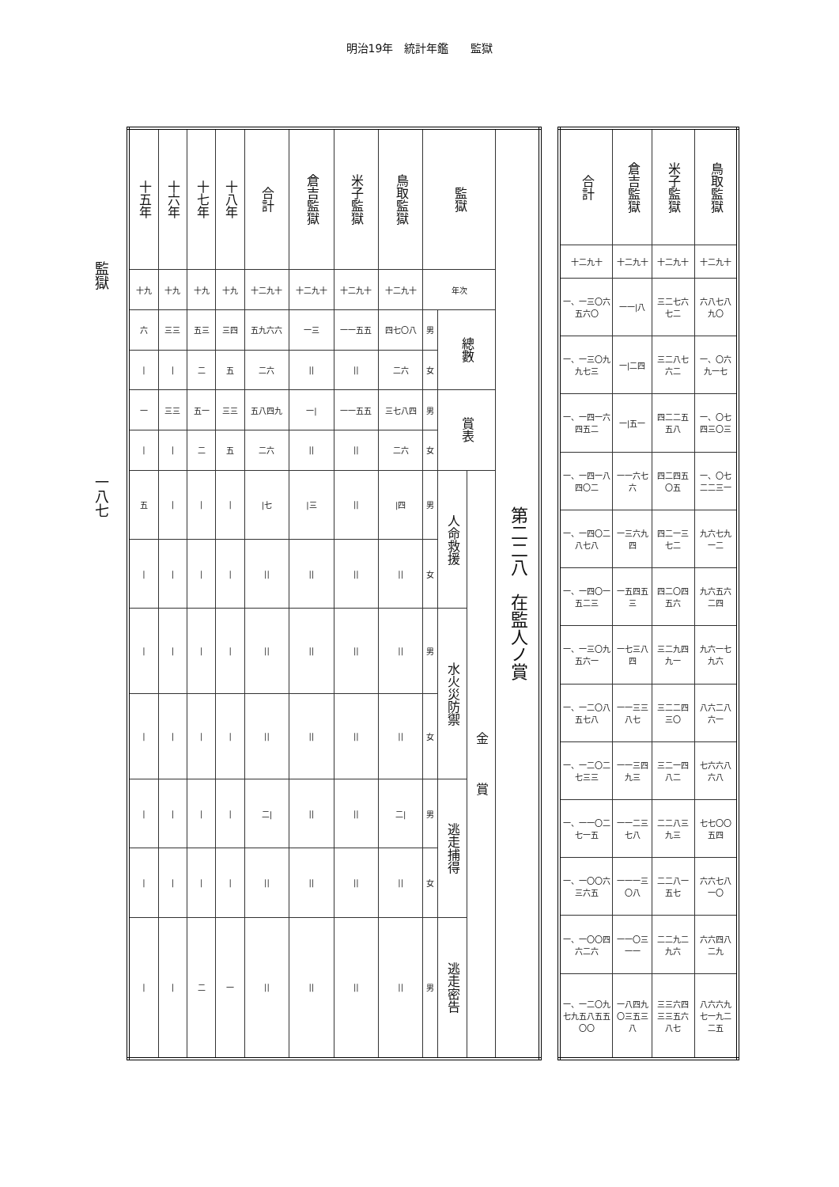明治19年　統計年鑑　　監獄
監獄　　　　　　　　　　　　　一八七
| 十五年 | 十六年 | 十七年 | 十八年 | 合計 | 倉吉監獄 | 米子監獄 | 鳥取監獄 | 監獄 | | | 第二二八 在監人ノ賞 |
| --- | --- | --- | --- | --- | --- | --- | --- | --- | --- | --- | --- |
| 十九 | 十九 | 十九 | 十九 | 十二九十 | 十二九十 | 十二九十 | 十二九十 | 年次 | | | |
| 六 | 三三 | 五三 | 三四 | 五九六六 | 一三 | 一一五五 | 四七〇八 | 男 | 總數 | | |
| / | / | 二 | 五 | 二六 | // | // | 二六 | 女 | | | |
| 一 | 三三 | 五一 | 三三 | 五八四九 | 一/ | 一一五五 | 三七八四 | 男 | 賞表 | | |
| / | / | 二 | 五 | 二六 | // | // | 二六 | 女 | | | |
| 五 | / | / | / | /七 | /三 | // | /四 | 男 | 人命救援 | 金 賞 | |
| / | / | / | / | // | // | // | // | 女 | | | |
| / | / | / | / | // | // | // | // | 男 | 水火災防禦 | | |
| / | / | / | / | // | // | // | // | 女 | | | |
| / | / | / | / | 二/ | // | // | 二/ | 男 | 逃走捕得 | | |
| / | / | / | / | // | // | // | // | 女 | | | |
| / | / | 二 | 一 | // | // | // | // | 男 | 逃走密告 | | |
| 合計 | 倉吉監獄 | 米子監獄 | 鳥取監獄 |
| --- | --- | --- | --- |
| 十二九十 | 十二九十 | 十二九十 | 十二九十 |
| 一、一三〇六五六〇 | 一一/八 | 三二七六七二 | 六八七八九〇 |
| 一、一三〇九九七三 | 一/二四 | 三二八七六二 | 一、〇六九一七 |
| 一、一四一六四五二 | 一/五一 | 四二二五五八 | 一、〇七四三〇三 |
| 一、一四一八四〇二 | 一一六七六 | 四二四五〇五 | 一、〇七二二三一 |
| 一、一四〇二八七八 | 一三六九四 | 四二一三七二 | 九六七九一二 |
| 一、一四〇一五二三 | 一五四五三 | 四二〇四五六 | 九六五六二四 |
| 一、一三〇九五六一 | 一七三八四 | 三二九四九一 | 九六一七九六 |
| 一、一二〇八五七八 | 一一三三八七 | 三二二四三〇 | 八六二八六一 |
| 一、一二〇二七三三 | 一一三四九三 | 三二一四八二 | 七六六八六八 |
| 一、一一〇二七一五 | 一一二三七八 | 二二八三九三 | 七七〇〇五四 |
| 一、一〇〇六三六五 | 一一一三〇八 | 二二八一五七 | 六六七八一〇 |
| 一、一〇〇四六二六 | 一一〇三一一 | 二二九二九六 | 六六四八二九 |
| 一、一二〇九七九五八五五〇〇 | 一八四九〇三五三八 | 三三六四三三五六八七 | 八六六九七一九二二五 |